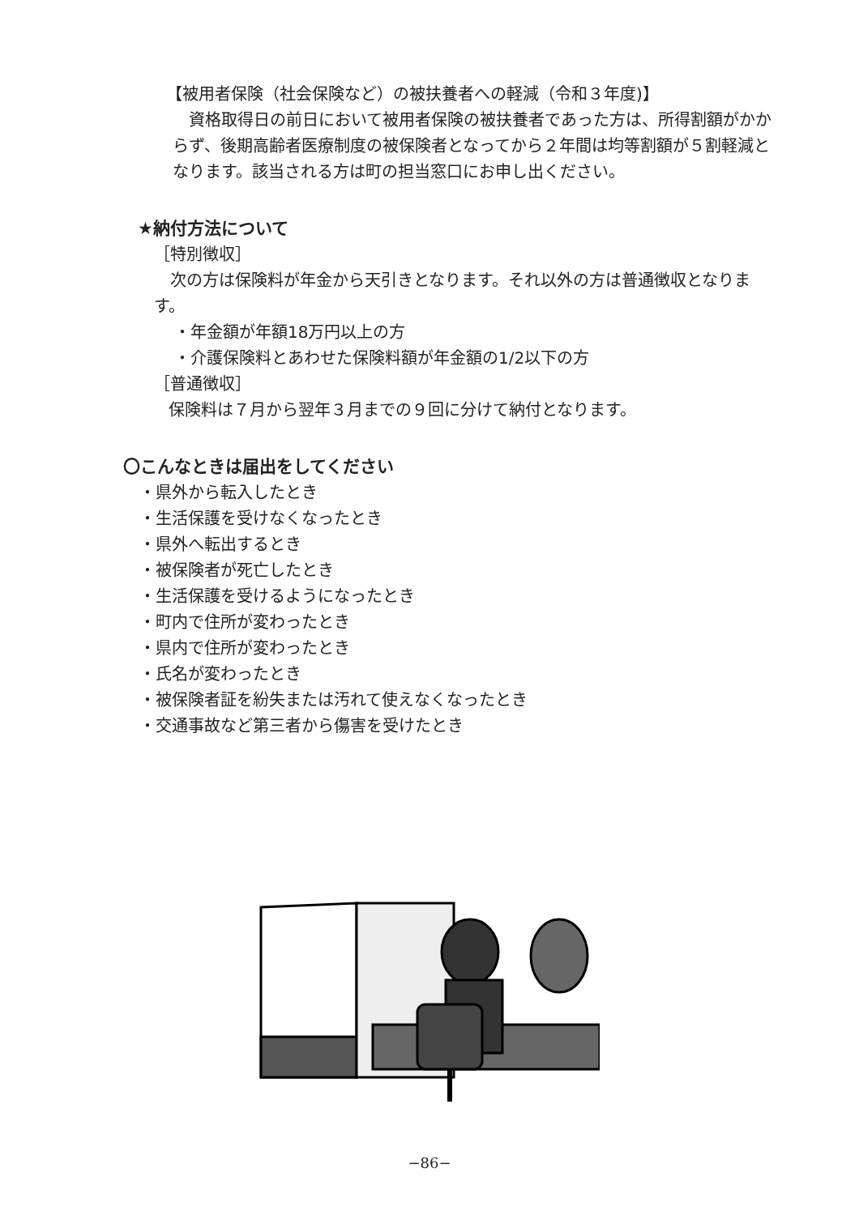【被用者保険（社会保険など）の被扶養者への軽減（令和３年度)】
資格取得日の前日において被用者保険の被扶養者であった方は、所得割額がかからず、後期高齢者医療制度の被保険者となってから２年間は均等割額が５割軽減となります。該当される方は町の担当窓口にお申し出ください。
★納付方法について
［特別徴収］
次の方は保険料が年金から天引きとなります。それ以外の方は普通徴収となります。
・年金額が年額18万円以上の方
・介護保険料とあわせた保険料額が年金額の1/2以下の方
［普通徴収］
保険料は７月から翌年３月までの９回に分けて納付となります。
〇こんなときは届出をしてください
・県外から転入したとき
・生活保護を受けなくなったとき
・県外へ転出するとき
・被保険者が死亡したとき
・生活保護を受けるようになったとき
・町内で住所が変わったとき
・県内で住所が変わったとき
・氏名が変わったとき
・被保険者証を紛失または汚れて使えなくなったとき
・交通事故など第三者から傷害を受けたとき
−86−